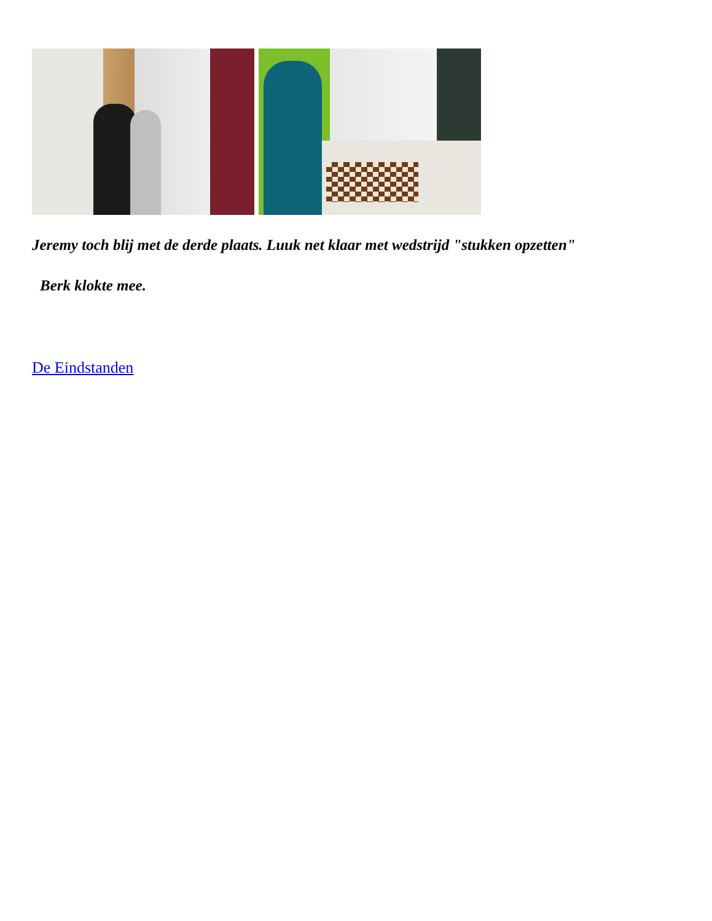Jeremy toch blij met de derde plaats. Luuk net klaar met wedstrijd "stukken opzetten"
Berk klokte mee.
De Eindstanden